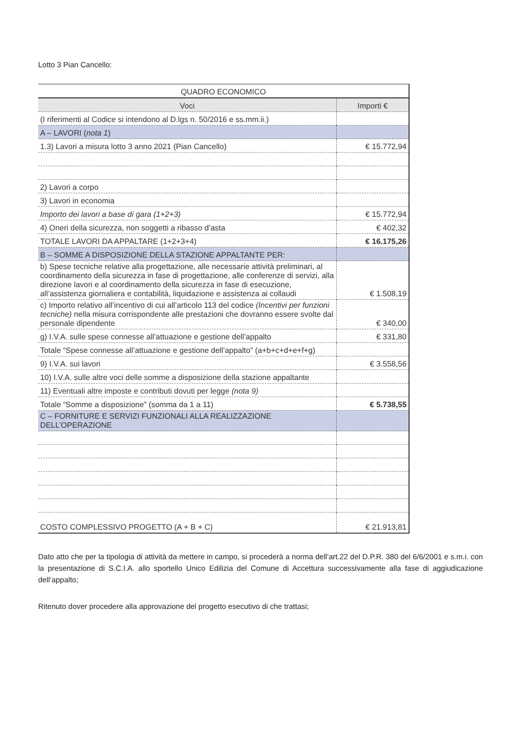Lotto 3 Pian Cancello:
| QUADRO ECONOMICO | |
| --- | --- |
| Voci | Importi € |
| (I riferimenti al Codice si intendono al D.lgs n. 50/2016 e ss.mm.ii.) | |
| A – LAVORI ( nota 1 ) | |
| 1.3) Lavori a misura lotto 3 anno 2021 (Pian Cancello) | € 15.772,94 |
| 2) Lavori a corpo | |
| 3) Lavori in economia | |
| Importo dei lavori a base di gara (1+2+3) | € 15.772,94 |
| 4) Oneri della sicurezza, non soggetti a ribasso d’asta | € 402,32 |
| TOTALE LAVORI DA APPALTARE (1+2+3+4) | € 16.175,26 |
| B – SOMME A DISPOSIZIONE DELLA STAZIONE APPALTANTE PER: | |
| b) Spese tecniche relative alla progettazione, alle necessarie attività preliminari, al coordinamento della sicurezza in fase di progettazione, alle conferenze di servizi, alla direzione lavori e al coordinamento della sicurezza in fase di esecuzione, all’assistenza giornaliera e contabilità, liquidazione e assistenza ai collaudi | € 1.508,19 |
| c) Importo relativo all’incentivo di cui all’articolo 113 del codice (Incentivi per funzioni tecniche) nella misura corrispondente alle prestazioni che dovranno essere svolte dal personale dipendente | € 340,00 |
| g) I.V.A. sulle spese connesse all’attuazione e gestione dell’appalto | € 331,80 |
| Totale “Spese connesse all’attuazione e gestione dell’appalto” (a+b+c+d+e+f+g) | |
| 9) I.V.A. sui lavori | € 3.558,56 |
| 10) I.V.A. sulle altre voci delle somme a disposizione della stazione appaltante | |
| 11) Eventuali altre imposte e contributi dovuti per legge (nota 9) | |
| Totale “Somme a disposizione” (somma da 1 a 11) | € 5.738,55 |
| C – FORNITURE E SERVIZI FUNZIONALI ALLA REALIZZAZIONE DELL’OPERAZIONE | |
| COSTO COMPLESSIVO PROGETTO (A + B + C) | € 21.913,81 |
Dato atto che per la tipologia di attività da mettere in campo, si procederà a norma dell’art.22 del D.P.R. 380 del 6/6/2001 e s.m.i. con la presentazione di S.C.I.A. allo sportello Unico Edilizia del Comune di Accettura successivamente alla fase di aggiudicazione dell’appalto;
Ritenuto dover procedere alla approvazione del progetto esecutivo di che trattasi;